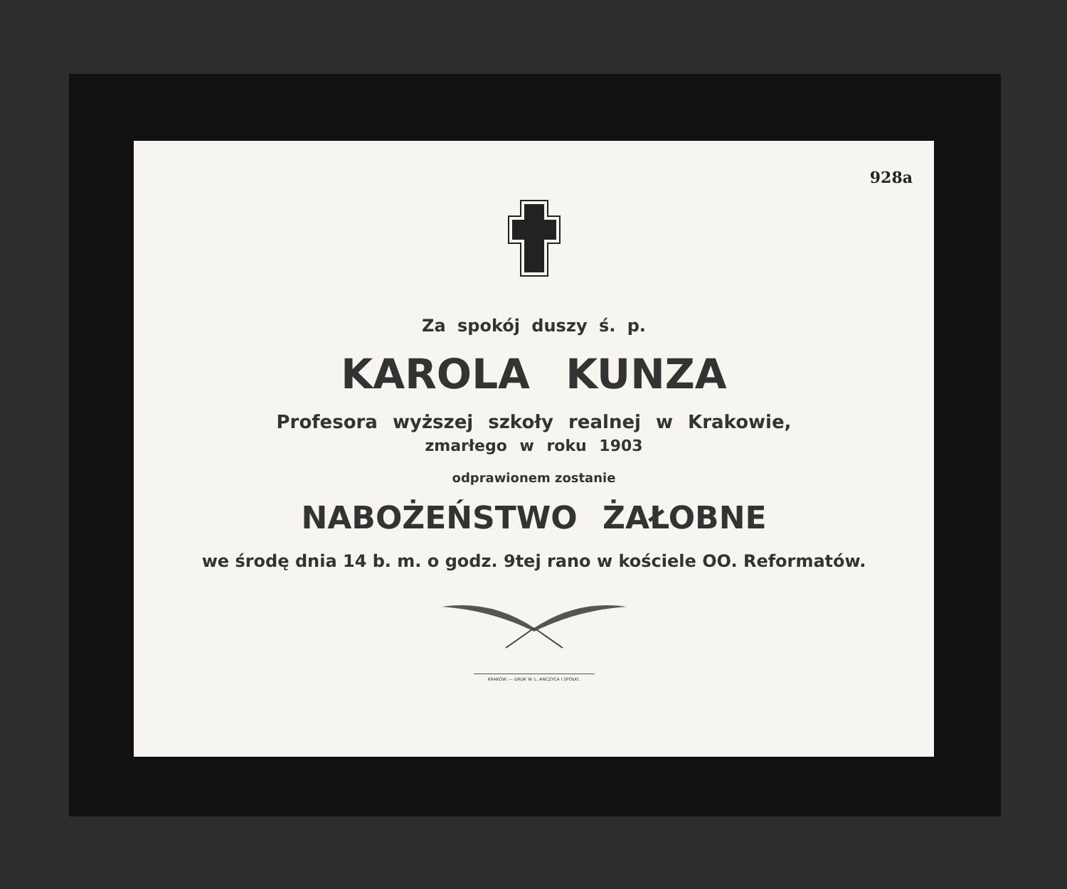928a
Za spokój duszy ś. p.
KAROLA KUNZA
Profesora wyższej szkoły realnej w Krakowie,
zmarłego w roku 1903
odprawionem zostanie
NABOŻEŃSTWO ŻAŁOBNE
we środę dnia 14 b. m. o godz. 9tej rano w kościele OO. Reformatów.
KRAKÓW. — DRUK W. L. ANCZYCA I SPÓŁKI.